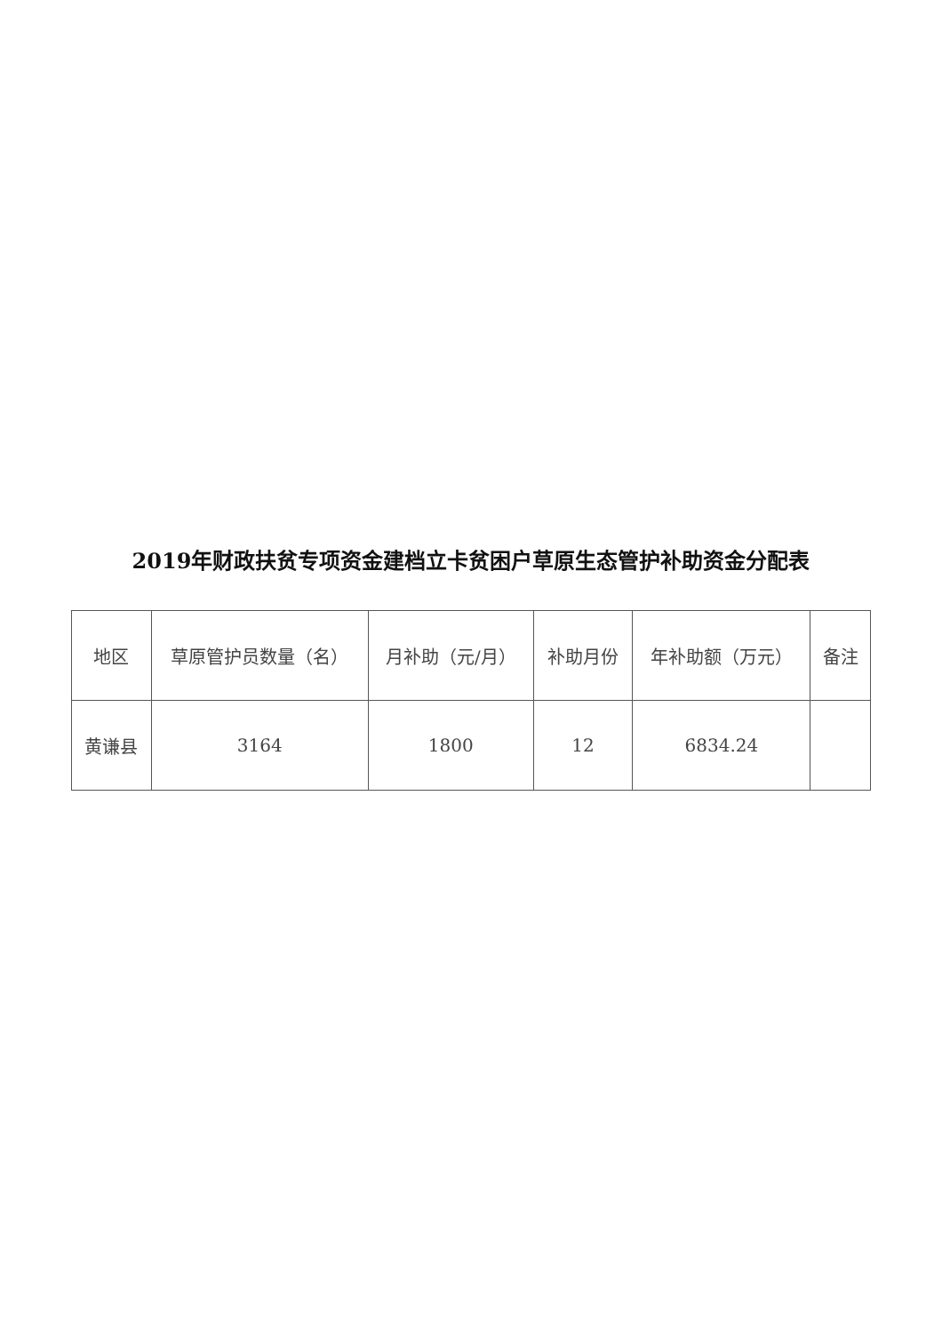2019年财政扶贫专项资金建档立卡贫困户草原生态管护补助资金分配表
| 地区 | 草原管护员数量（名） | 月补助（元/月） | 补助月份 | 年补助额（万元） | 备注 |
| --- | --- | --- | --- | --- | --- |
| 黄谦县 | 3164 | 1800 | 12 | 6834.24 | |